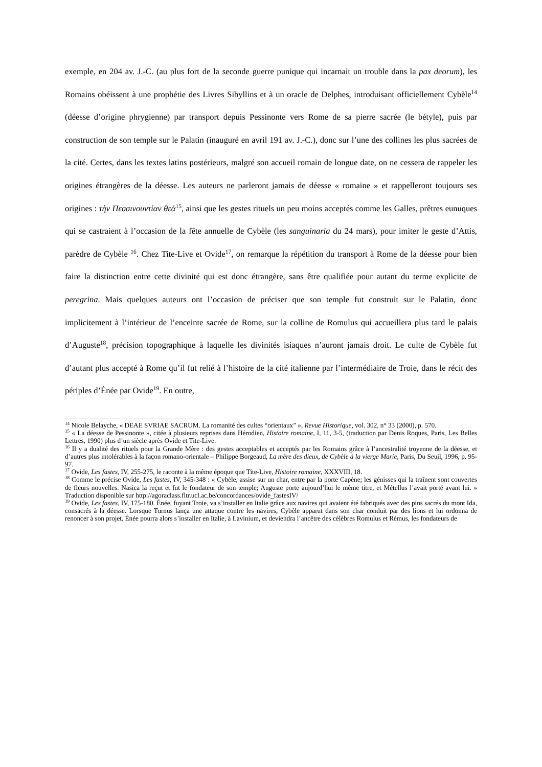exemple, en 204 av. J.-C. (au plus fort de la seconde guerre punique qui incarnait un trouble dans la pax deorum), les Romains obéissent à une prophétie des Livres Sibyllins et à un oracle de Delphes, introduisant officiellement Cybèle<sup>14</sup> (déesse d’origine phrygienne) par transport depuis Pessinonte vers Rome de sa pierre sacrée (le bétyle), puis par construction de son temple sur le Palatin (inauguré en avril 191 av. J.-C.), donc sur l’une des collines les plus sacrées de la cité. Certes, dans les textes latins postérieurs, malgré son accueil romain de longue date, on ne cessera de rappeler les origines étrangères de la déesse. Les auteurs ne parleront jamais de déesse « romaine » et rappelleront toujours ses origines : τὴν Πεσσινουντίαν θεά<sup>15</sup>, ainsi que les gestes rituels un peu moins acceptés comme les Galles, prêtres eunuques qui se castraient à l’occasion de la fête annuelle de Cybèle (les sanguinaria du 24 mars), pour imiter le geste d’Attis, parèdre de Cybèle <sup>16</sup>. Chez Tite-Live et Ovide<sup>17</sup>, on remarque la répétition du transport à Rome de la déesse pour bien faire la distinction entre cette divinité qui est donc étrangère, sans être qualifiée pour autant du terme explicite de peregrina. Mais quelques auteurs ont l’occasion de préciser que son temple fut construit sur le Palatin, donc implicitement à l’intérieur de l’enceinte sacrée de Rome, sur la colline de Romulus qui accueillera plus tard le palais d’Auguste<sup>18</sup>, précision topographique à laquelle les divinités isiaques n’auront jamais droit. Le culte de Cybèle fut d’autant plus accepté à Rome qu’il fut relié à l’histoire de la cité italienne par l’intermédiaire de Troie, dans le récit des périples d’Énée par Ovide<sup>19</sup>. En outre,
<sup>14</sup> Nicole Belayche, « DEAE SVRIAE SACRUM. La romanité des cultes “orientaux” », Revue Historique, vol. 302, n° 33 (2000), p. 570.
<sup>15</sup> « La déesse de Pessinonte », citée à plusieurs reprises dans Hérodien, Histoire romaine, I, 11, 3-5, (traduction par Denis Roques, Paris, Les Belles Lettres, 1990) plus d’un siècle après Ovide et Tite-Live.
<sup>16</sup> Il y a dualité des rituels pour la Grande Mère : des gestes acceptables et acceptés par les Romains grâce à l’ancestralité troyenne de la déesse, et d’autres plus intolérables à la façon romano-orientale – Philippe Borgeaud, La mère des dieux, de Cybèle à la vierge Marie, Paris, Du Seuil, 1996, p. 95-97.
<sup>17</sup> Ovide, Les fastes, IV, 255-275, le raconte à la même époque que Tite-Live, Histoire romaine, XXXVIII, 18.
<sup>18</sup> Comme le précise Ovide, Les fastes, IV, 345-348 : « Cybèle, assise sur un char, entre par la porte Capène; les génisses qui la traînent sont couvertes de fleurs nouvelles. Nasica la reçut et fut le fondateur de son temple; Auguste porte aujourd’hui le même titre, et Métellus l’avait porté avant lui. » Traduction disponible sur http://agoraclass.fltr.ucl.ac.be/concordances/ovide_fastesIV/
<sup>19</sup> Ovide, Les fastes, IV, 175-180. Énée, fuyant Troie, va s’installer en Italie grâce aux navires qui avaient été fabriqués avec des pins sacrés du mont Ida, consacrés à la déesse. Lorsque Turnus lança une attaque contre les navires, Cybèle apparut dans son char conduit par des lions et lui ordonna de renoncer à son projet. Énée pourra alors s’installer en Italie, à Lavinium, et deviendra l’ancêtre des célèbres Romulus et Rémus, les fondateurs de